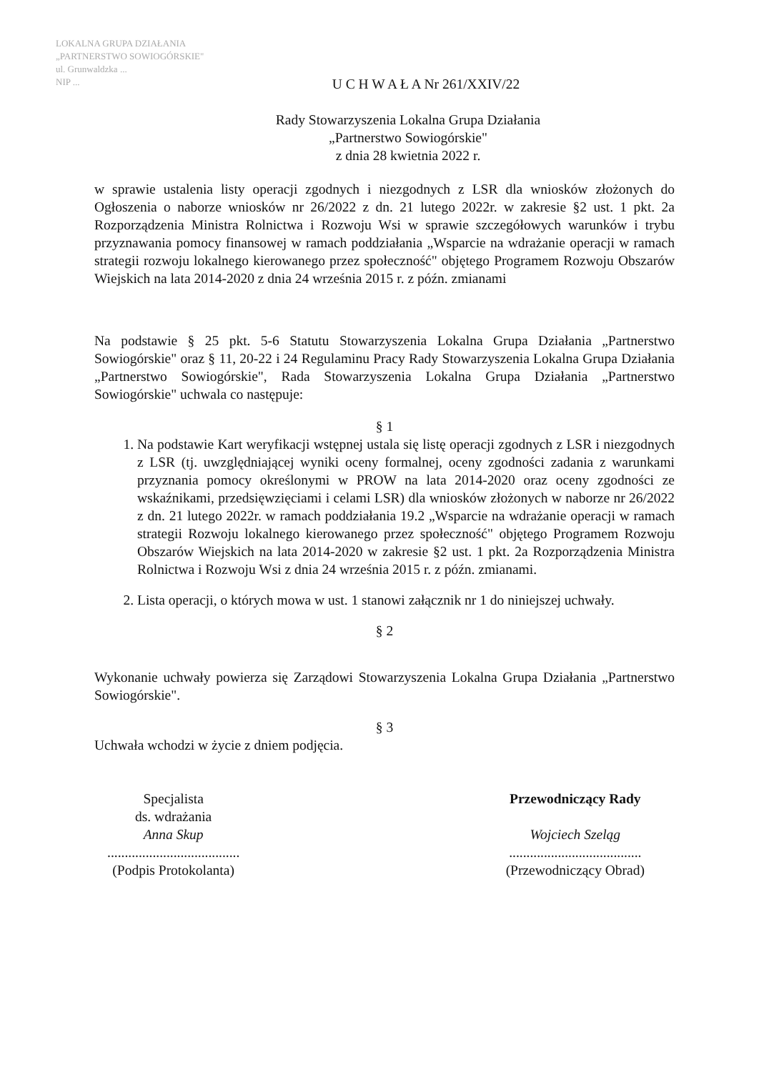LOKALNA GRUPA DZIAŁANIA
„PARTNERSTWO SOWIOGÓRSKIE"
ul. Grunwaldzka ...
NIP ...
U C H W A Ł A Nr 261/XXIV/22
Rady Stowarzyszenia Lokalna Grupa Działania
„Partnerstwo Sowiogórskie"
z dnia 28 kwietnia 2022 r.
w sprawie ustalenia listy operacji zgodnych i niezgodnych z LSR dla wniosków złożonych do Ogłoszenia o naborze wniosków nr 26/2022 z dn. 21 lutego 2022r. w zakresie §2 ust. 1 pkt. 2a Rozporządzenia Ministra Rolnictwa i Rozwoju Wsi w sprawie szczegółowych warunków i trybu przyznawania pomocy finansowej w ramach poddziałania „Wsparcie na wdrażanie operacji w ramach strategii rozwoju lokalnego kierowanego przez społeczność" objętego Programem Rozwoju Obszarów Wiejskich na lata 2014-2020 z dnia 24 września 2015 r. z późn. zmianami
Na podstawie § 25 pkt. 5-6 Statutu Stowarzyszenia Lokalna Grupa Działania „Partnerstwo Sowiogórskie" oraz § 11, 20-22 i 24 Regulaminu Pracy Rady Stowarzyszenia Lokalna Grupa Działania „Partnerstwo Sowiogórskie", Rada Stowarzyszenia Lokalna Grupa Działania „Partnerstwo Sowiogórskie" uchwala co następuje:
§ 1
1. Na podstawie Kart weryfikacji wstępnej ustala się listę operacji zgodnych z LSR i niezgodnych z LSR (tj. uwzględniającej wyniki oceny formalnej, oceny zgodności zadania z warunkami przyznania pomocy określonymi w PROW na lata 2014-2020 oraz oceny zgodności ze wskaźnikami, przedsięwzięciami i celami LSR) dla wniosków złożonych w naborze nr 26/2022 z dn. 21 lutego 2022r. w ramach poddziałania 19.2 „Wsparcie na wdrażanie operacji w ramach strategii Rozwoju lokalnego kierowanego przez społeczność" objętego Programem Rozwoju Obszarów Wiejskich na lata 2014-2020 w zakresie §2 ust. 1 pkt. 2a Rozporządzenia Ministra Rolnictwa i Rozwoju Wsi z dnia 24 września 2015 r. z późn. zmianami.
2. Lista operacji, o których mowa w ust. 1 stanowi załącznik nr 1 do niniejszej uchwały.
§ 2
Wykonanie uchwały powierza się Zarządowi Stowarzyszenia Lokalna Grupa Działania „Partnerstwo Sowiogórskie".
§ 3
Uchwała wchodzi w życie z dniem podjęcia.
Specjalista
ds. wdrażania
Anna Skup
......................................
(Podpis Protokolanta)
Przewodniczący Rady
Wojciech Szeląg
......................................
(Przewodniczący Obrad)